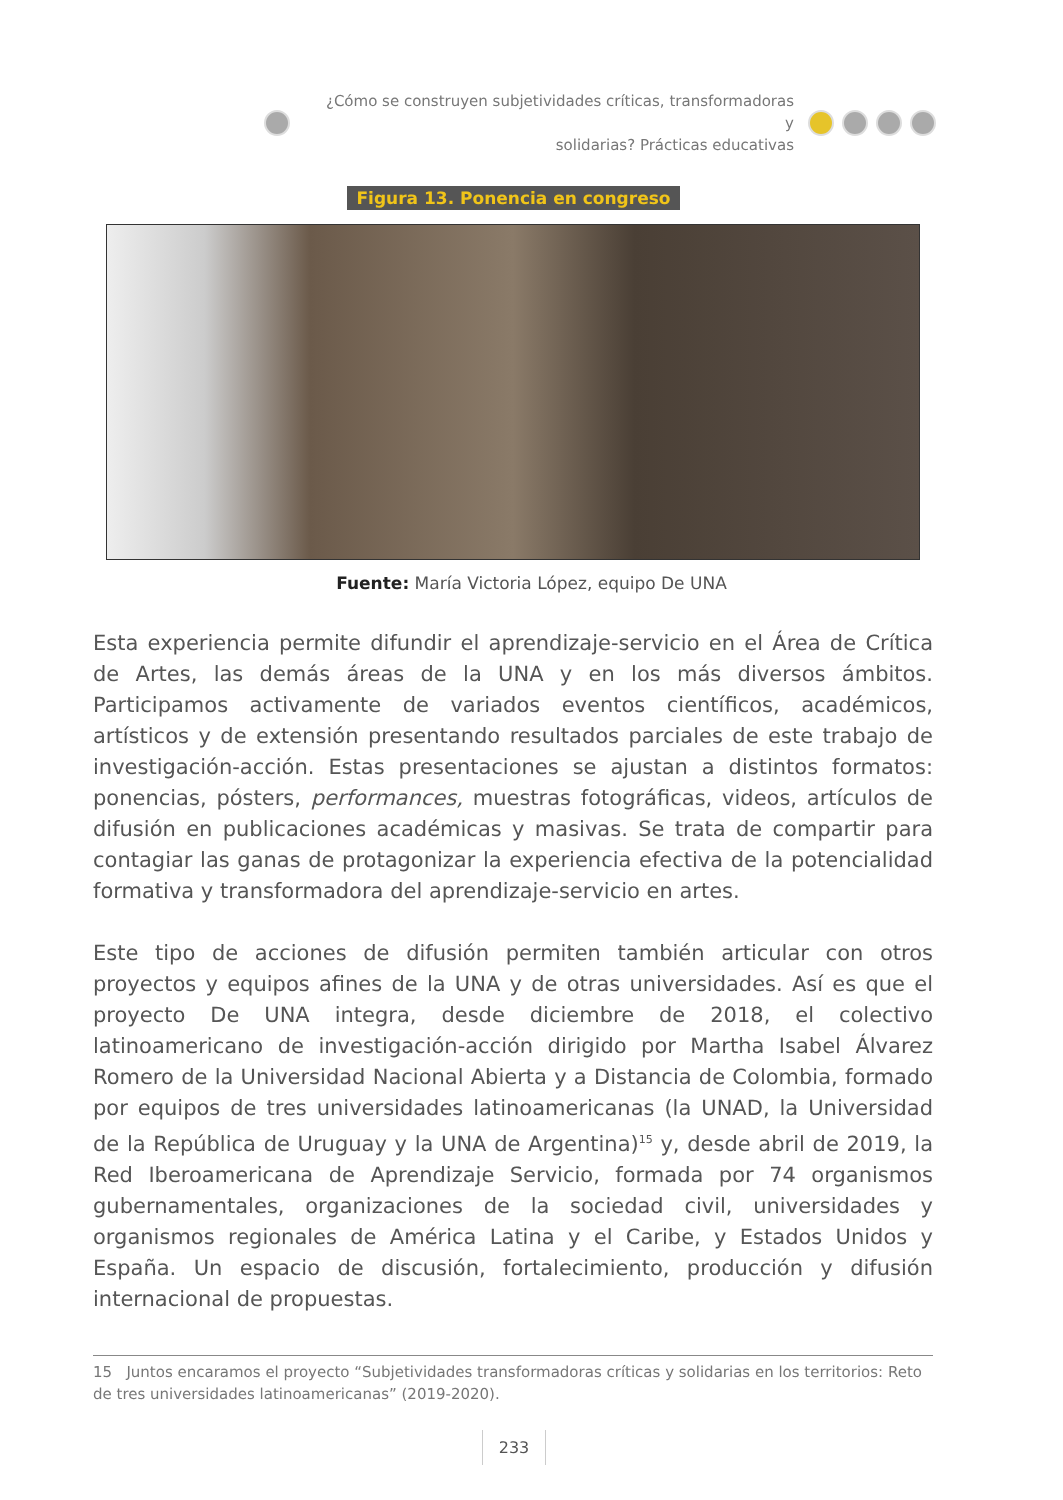¿Cómo se construyen subjetividades críticas, transformadoras y
solidarias? Prácticas educativas
Figura 13. Ponencia en congreso
Fuente: María Victoria López, equipo De UNA
Esta experiencia permite difundir el aprendizaje-servicio en el Área de Crítica de Artes, las demás áreas de la UNA y en los más diversos ámbitos. Participamos activamente de variados eventos científicos, académicos, artísticos y de extensión presentando resultados parciales de este trabajo de investigación-acción. Estas presentaciones se ajustan a distintos formatos: ponencias, pósters, performances, muestras fotográficas, videos, artículos de difusión en publicaciones académicas y masivas. Se trata de compartir para contagiar las ganas de protagonizar la experiencia efectiva de la potencialidad formativa y transformadora del aprendizaje-servicio en artes.
Este tipo de acciones de difusión permiten también articular con otros proyectos y equipos afines de la UNA y de otras universidades. Así es que el proyecto De UNA integra, desde diciembre de 2018, el colectivo latinoamericano de investigación-acción dirigido por Martha Isabel Álvarez Romero de la Universidad Nacional Abierta y a Distancia de Colombia, formado por equipos de tres universidades latinoamericanas (la UNAD, la Universidad de la República de Uruguay y la UNA de Argentina)<sup>15</sup> y, desde abril de 2019, la Red Iberoamericana de Aprendizaje Servicio, formada por 74 organismos gubernamentales, organizaciones de la sociedad civil, universidades y organismos regionales de América Latina y el Caribe, y Estados Unidos y España. Un espacio de discusión, fortalecimiento, producción y difusión internacional de propuestas.
15 Juntos encaramos el proyecto “Subjetividades transformadoras críticas y solidarias en los territorios: Reto de tres universidades latinoamericanas” (2019-2020).
233